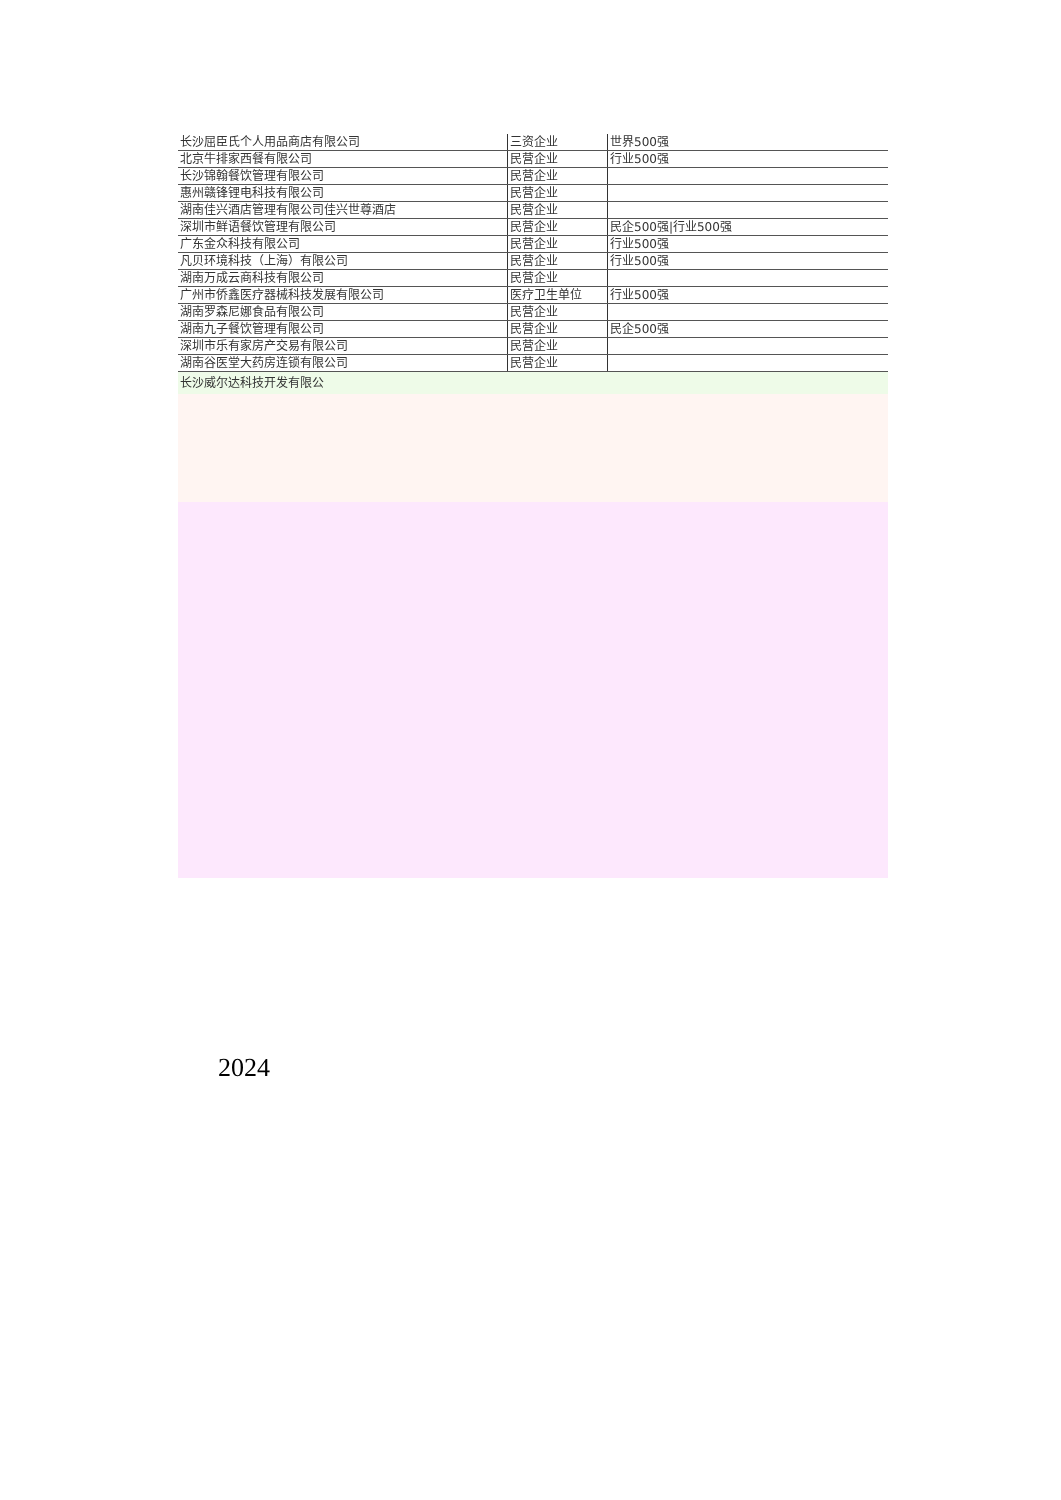| 长沙屈臣氏个人用品商店有限公司 | 三资企业 | 世界500强 |
| 北京牛排家西餐有限公司 | 民营企业 | 行业500强 |
| 长沙锦翰餐饮管理有限公司 | 民营企业 | |
| 惠州赣锋锂电科技有限公司 | 民营企业 | |
| 湖南佳兴酒店管理有限公司佳兴世尊酒店 | 民营企业 | |
| 深圳市鲜语餐饮管理有限公司 | 民营企业 | 民企500强/行业500强 |
| 广东金众科技有限公司 | 民营企业 | 行业500强 |
| 凡贝环境科技（上海）有限公司 | 民营企业 | 行业500强 |
| 湖南万成云商科技有限公司 | 民营企业 | |
| 广州市侨鑫医疗器械科技发展有限公司 | 医疗卫生单位 | 行业500强 |
| 湖南罗森尼娜食品有限公司 | 民营企业 | |
| 湖南九子餐饮管理有限公司 | 民营企业 | 民企500强 |
| 深圳市乐有家房产交易有限公司 | 民营企业 | |
| 湖南谷医堂大药房连锁有限公司 | 民营企业 | |
长沙威尔达科技开发有限公
2024